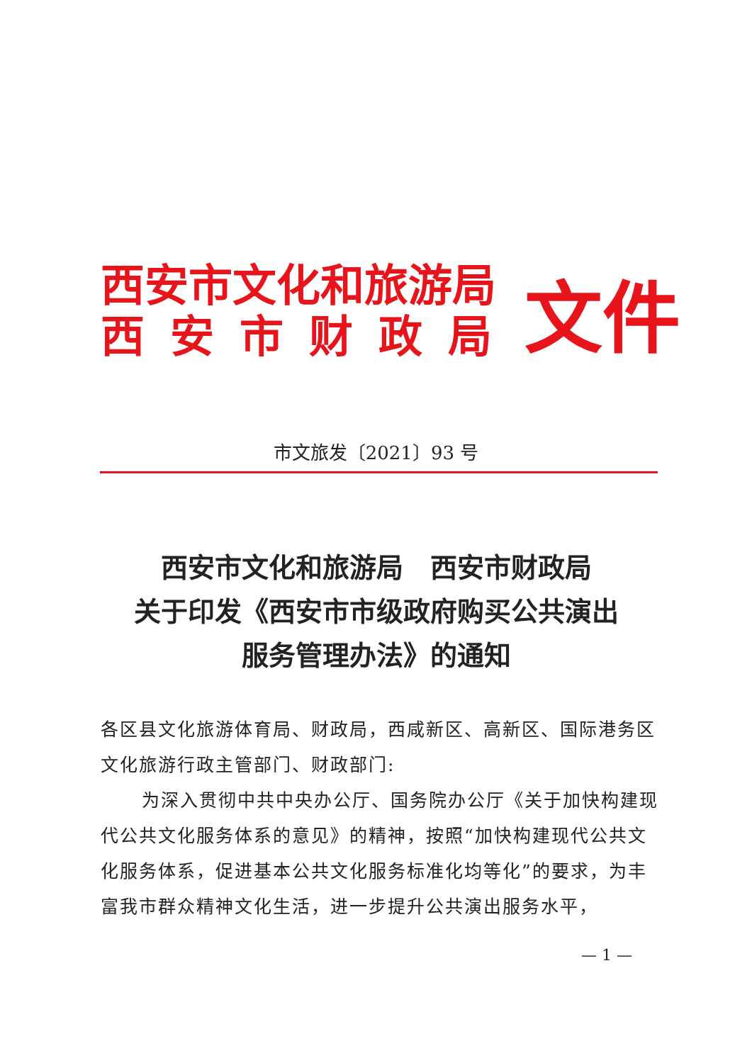西安市文化和旅游局
西安市财政局
文件
市文旅发〔2021〕93 号
西安市文化和旅游局　西安市财政局
关于印发《西安市市级政府购买公共演出
服务管理办法》的通知
各区县文化旅游体育局、财政局，西咸新区、高新区、国际港务区文化旅游行政主管部门、财政部门:
为深入贯彻中共中央办公厅、国务院办公厅《关于加快构建现代公共文化服务体系的意见》的精神，按照“加快构建现代公共文化服务体系，促进基本公共文化服务标准化均等化”的要求，为丰富我市群众精神文化生活，进一步提升公共演出服务水平，
— 1 —